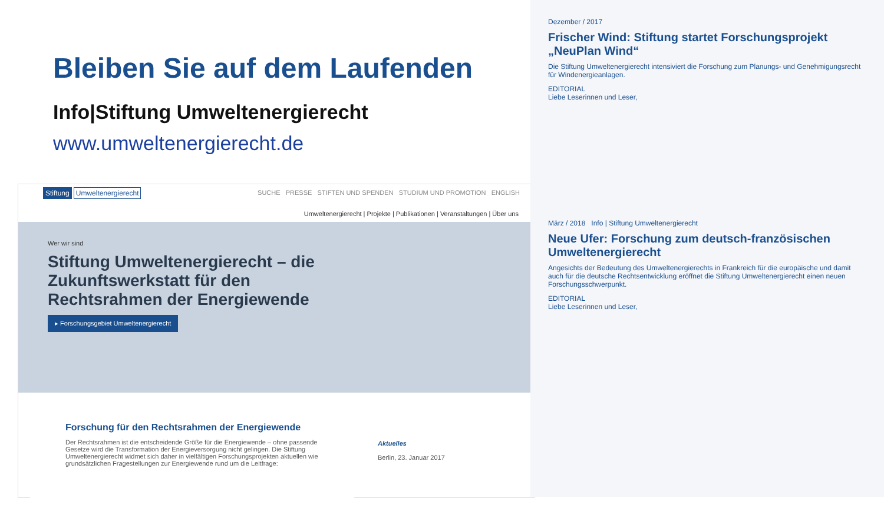Bleiben Sie auf dem Laufenden
Info|Stiftung Umweltenergierecht
www.umweltenergierecht.de
Stiftung Umweltenergierecht SUCHE PRESSE STIFTEN UND SPENDEN STUDIUM UND PROMOTION ENGLISH
Umweltenergierecht | Projekte | Publikationen | Veranstaltungen | Über uns
Wer wir sind
Stiftung Umweltenergierecht – die Zukunftswerkstatt für den Rechtsrahmen der Energiewende
▸ Forschungsgebiet Umweltenergierecht
Forschung für den Rechtsrahmen der Energiewende
Der Rechtsrahmen ist die entscheidende Größe für die Energiewende – ohne passende Gesetze wird die Transformation der Energieversorgung nicht gelingen. Die Stiftung Umweltenergierecht widmet sich daher in vielfältigen Forschungsprojekten aktuellen wie grundsätzlichen Fragestellungen zur Energiewende rund um die Leitfrage:
Aktuelles
Berlin, 23. Januar 2017
Dezember / 2017
Frischer Wind: Stiftung startet Forschungsprojekt „NeuPlan Wind“
Die Stiftung Umweltenergierecht intensiviert die Forschung zum Planungs- und Genehmigungsrecht für Windenergieanlagen.
EDITORIAL
Liebe Leserinnen und Leser,
März / 2018 Info | Stiftung Umweltenergierecht
Neue Ufer: Forschung zum deutsch-französischen Umweltenergierecht
Angesichts der Bedeutung des Umweltenergierechts in Frankreich für die europäische und damit auch für die deutsche Rechtsentwicklung eröffnet die Stiftung Umweltenergierecht einen neuen Forschungsschwerpunkt.
EDITORIAL
Liebe Leserinnen und Leser,